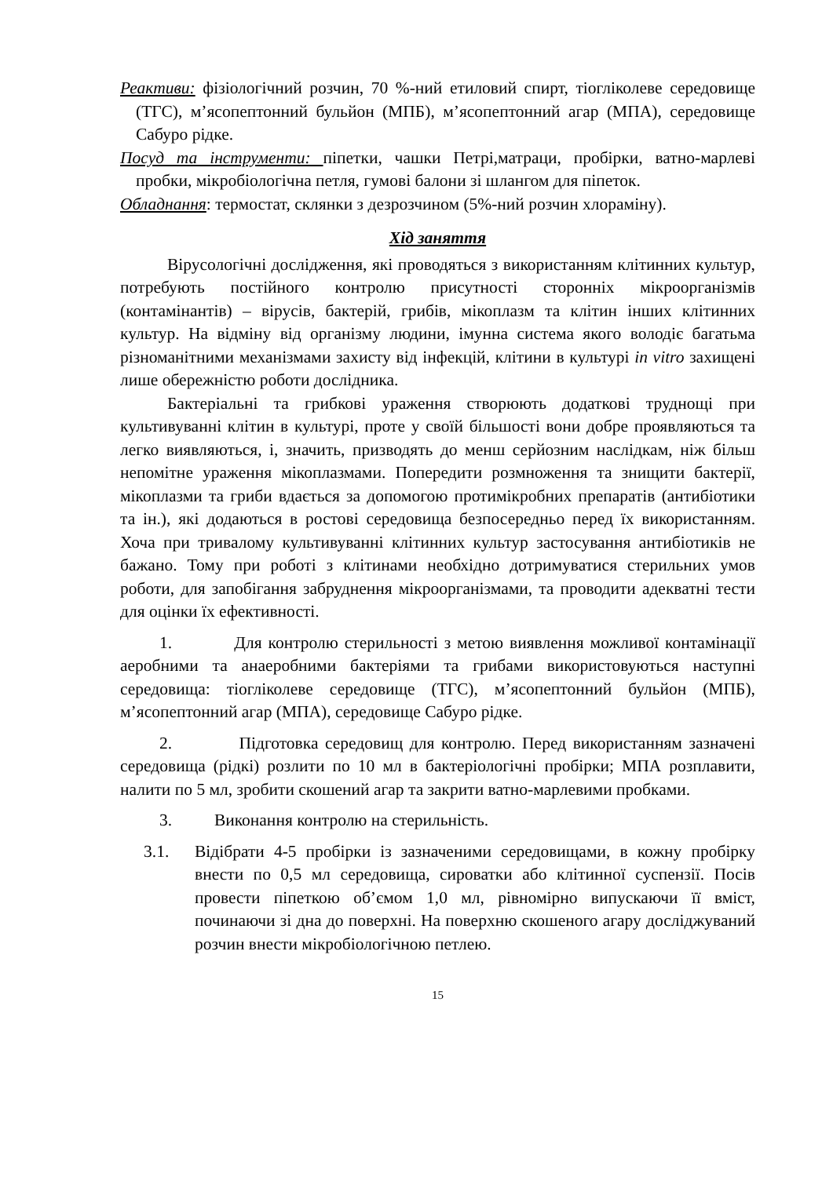Реактиви: фізіологічний розчин, 70 %-ний етиловий спирт, тіогліколеве середовище (ТГС), м’ясопептонний бульйон (МПБ), м’ясопептонний агар (МПА), середовище Сабуро рідке.
Посуд та інструменти: піпетки, чашки Петрі,матраци, пробірки, ватно-марлеві пробки, мікробіологічна петля, гумові балони зі шлангом для піпеток.
Обладнання: термостат, склянки з дезрозчином (5%-ний розчин хлораміну).
Хід заняття
Вірусологічні дослідження, які проводяться з використанням клітинних культур, потребують постійного контролю присутності сторонніх мікроорганізмів (контамінантів) – вірусів, бактерій, грибів, мікоплазм та клітин інших клітинних культур. На відміну від організму людини, імунна система якого володіє багатьма різноманітними механізмами захисту від інфекцій, клітини в культурі in vitro захищені лише обережністю роботи дослідника.
Бактеріальні та грибкові ураження створюють додаткові труднощі при культивуванні клітин в культурі, проте у своїй більшості вони добре проявляються та легко виявляються, і, значить, призводять до менш серйозним наслідкам, ніж більш непомітне ураження мікоплазмами. Попередити розмноження та знищити бактерії, мікоплазми та гриби вдається за допомогою протимікробних препаратів (антибіотики та ін.), які додаються в ростові середовища безпосередньо перед їх використанням. Хоча при тривалому культивуванні клітинних культур застосування антибіотиків не бажано. Тому при роботі з клітинами необхідно дотримуватися стерильних умов роботи, для запобігання забруднення мікроорганізмами, та проводити адекватні тести для оцінки їх ефективності.
1. Для контролю стерильності з метою виявлення можливої контамінації аеробними та анаеробними бактеріями та грибами використовуються наступні середовища: тіогліколеве середовище (ТГС), м’ясопептонний бульйон (МПБ), м’ясопептонний агар (МПА), середовище Сабуро рідке.
2. Підготовка середовищ для контролю. Перед використанням зазначені середовища (рідкі) розлити по 10 мл в бактеріологічні пробірки; МПА розплавити, налити по 5 мл, зробити скошений агар та закрити ватно-марлевими пробками.
3. Виконання контролю на стерильність.
3.1. Відібрати 4-5 пробірки із зазначеними середовищами, в кожну пробірку внести по 0,5 мл середовища, сироватки або клітинної суспензії. Посів провести піпеткою об’ємом 1,0 мл, рівномірно випускаючи її вміст, починаючи зі дна до поверхні. На поверхню скошеного агару досліджуваний розчин внести мікробіологічною петлею.
15